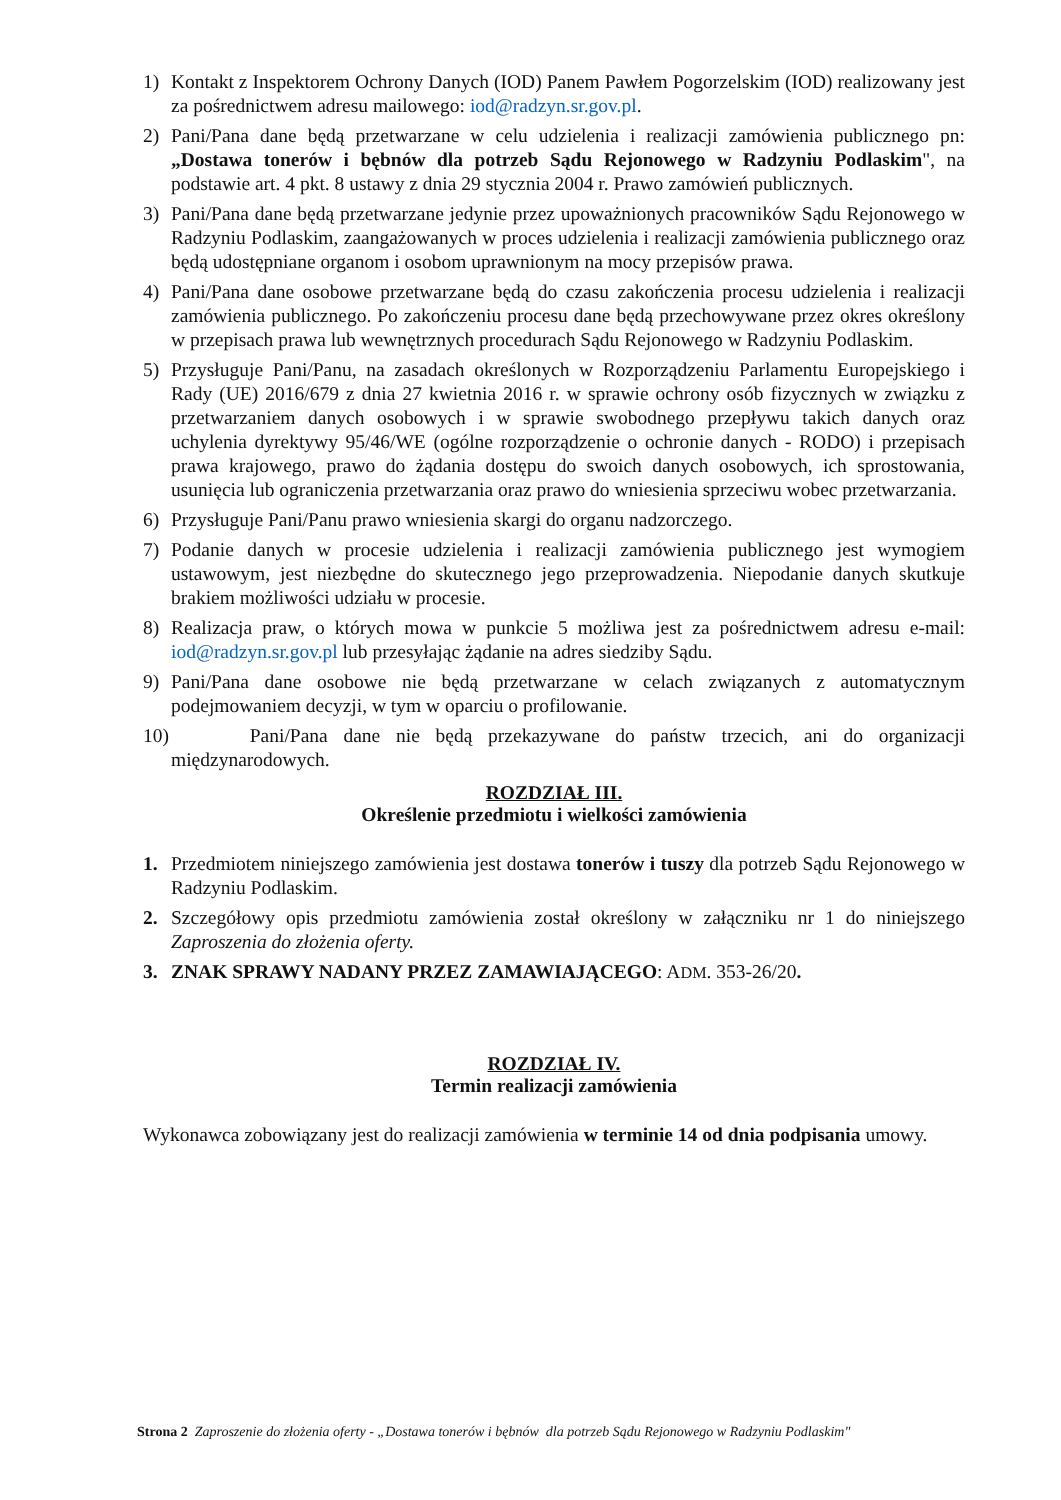1) Kontakt z Inspektorem Ochrony Danych (IOD) Panem Pawłem Pogorzelskim (IOD) realizowany jest za pośrednictwem adresu mailowego: iod@radzyn.sr.gov.pl.
2) Pani/Pana dane będą przetwarzane w celu udzielenia i realizacji zamówienia publicznego pn: „Dostawa tonerów i bębnów dla potrzeb Sądu Rejonowego w Radzyniu Podlaskim", na podstawie art. 4 pkt. 8 ustawy z dnia 29 stycznia 2004 r. Prawo zamówień publicznych.
3) Pani/Pana dane będą przetwarzane jedynie przez upoważnionych pracowników Sądu Rejonowego w Radzyniu Podlaskim, zaangażowanych w proces udzielenia i realizacji zamówienia publicznego oraz będą udostępniane organom i osobom uprawnionym na mocy przepisów prawa.
4) Pani/Pana dane osobowe przetwarzane będą do czasu zakończenia procesu udzielenia i realizacji zamówienia publicznego. Po zakończeniu procesu dane będą przechowywane przez okres określony w przepisach prawa lub wewnętrznych procedurach Sądu Rejonowego w Radzyniu Podlaskim.
5) Przysługuje Pani/Panu, na zasadach określonych w Rozporządzeniu Parlamentu Europejskiego i Rady (UE) 2016/679 z dnia 27 kwietnia 2016 r. w sprawie ochrony osób fizycznych w związku z przetwarzaniem danych osobowych i w sprawie swobodnego przepływu takich danych oraz uchylenia dyrektywy 95/46/WE (ogólne rozporządzenie o ochronie danych - RODO) i przepisach prawa krajowego, prawo do żądania dostępu do swoich danych osobowych, ich sprostowania, usunięcia lub ograniczenia przetwarzania oraz prawo do wniesienia sprzeciwu wobec przetwarzania.
6) Przysługuje Pani/Panu prawo wniesienia skargi do organu nadzorczego.
7) Podanie danych w procesie udzielenia i realizacji zamówienia publicznego jest wymogiem ustawowym, jest niezbędne do skutecznego jego przeprowadzenia. Niepodanie danych skutkuje brakiem możliwości udziału w procesie.
8) Realizacja praw, o których mowa w punkcie 5 możliwa jest za pośrednictwem adresu e-mail: iod@radzyn.sr.gov.pl lub przesyłając żądanie na adres siedziby Sądu.
9) Pani/Pana dane osobowe nie będą przetwarzane w celach związanych z automatycznym podejmowaniem decyzji, w tym w oparciu o profilowanie.
10) Pani/Pana dane nie będą przekazywane do państw trzecich, ani do organizacji międzynarodowych.
ROZDZIAŁ III.
Określenie przedmiotu i wielkości zamówienia
1. Przedmiotem niniejszego zamówienia jest dostawa tonerów i tuszy dla potrzeb Sądu Rejonowego w Radzyniu Podlaskim.
2. Szczegółowy opis przedmiotu zamówienia został określony w załączniku nr 1 do niniejszego Zaproszenia do złożenia oferty.
3. ZNAK SPRAWY NADANY PRZEZ ZAMAWIAJĄCEGO: ADM. 353-26/20.
ROZDZIAŁ IV.
Termin realizacji zamówienia
Wykonawca zobowiązany jest do realizacji zamówienia w terminie 14 od dnia podpisania umowy.
Strona 2 Zaproszenie do złożenia oferty - „Dostawa tonerów i bębnów dla potrzeb Sądu Rejonowego w Radzyniu Podlaskim"